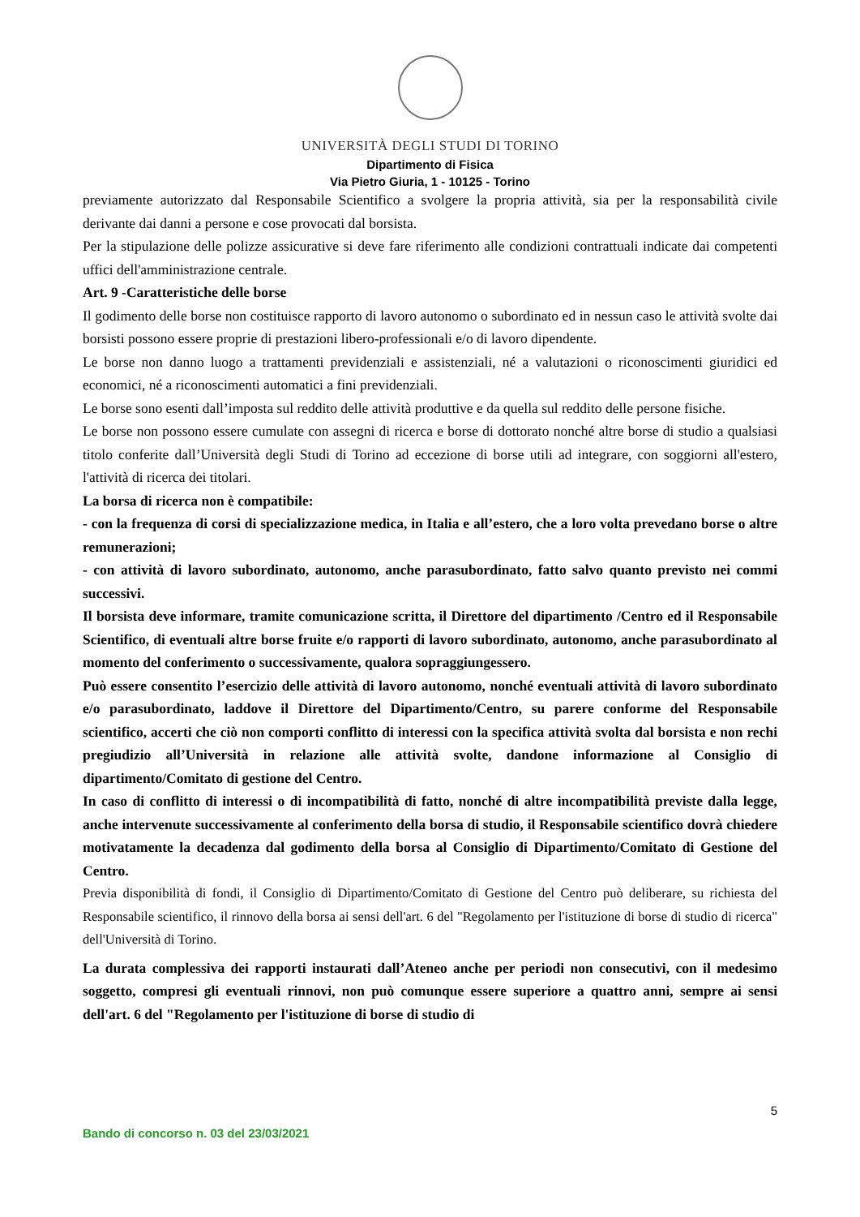UNIVERSITÀ DEGLI STUDI DI TORINO
Dipartimento di Fisica
Via Pietro Giuria, 1 - 10125 - Torino
previamente autorizzato dal Responsabile Scientifico a svolgere la propria attività, sia per la responsabilità civile derivante dai danni a persone e cose provocati dal borsista.
Per la stipulazione delle polizze assicurative si deve fare riferimento alle condizioni contrattuali indicate dai competenti uffici dell'amministrazione centrale.
Art. 9 -Caratteristiche delle borse
Il godimento delle borse non costituisce rapporto di lavoro autonomo o subordinato ed in nessun caso le attività svolte dai borsisti possono essere proprie di prestazioni libero-professionali e/o di lavoro dipendente.
Le borse non danno luogo a trattamenti previdenziali e assistenziali, né a valutazioni o riconoscimenti giuridici ed economici, né a riconoscimenti automatici a fini previdenziali.
Le borse sono esenti dall’imposta sul reddito delle attività produttive e da quella sul reddito delle persone fisiche.
Le borse non possono essere cumulate con assegni di ricerca e borse di dottorato nonché altre borse di studio a qualsiasi titolo conferite dall’Università degli Studi di Torino ad eccezione di borse utili ad integrare, con soggiorni all'estero, l'attività di ricerca dei titolari.
La borsa di ricerca non è compatibile:
- con la frequenza di corsi di specializzazione medica, in Italia e all’estero, che a loro volta prevedano borse o altre remunerazioni;
- con attività di lavoro subordinato, autonomo, anche parasubordinato, fatto salvo quanto previsto nei commi successivi.
Il borsista deve informare, tramite comunicazione scritta, il Direttore del dipartimento /Centro ed il Responsabile Scientifico, di eventuali altre borse fruite e/o rapporti di lavoro subordinato, autonomo, anche parasubordinato al momento del conferimento o successivamente, qualora sopraggiungessero.
Può essere consentito l’esercizio delle attività di lavoro autonomo, nonché eventuali attività di lavoro subordinato e/o parasubordinato, laddove il Direttore del Dipartimento/Centro, su parere conforme del Responsabile scientifico, accerti che ciò non comporti conflitto di interessi con la specifica attività svolta dal borsista e non rechi pregiudizio all’Università in relazione alle attività svolte, dandone informazione al Consiglio di dipartimento/Comitato di gestione del Centro.
In caso di conflitto di interessi o di incompatibilità di fatto, nonché di altre incompatibilità previste dalla legge, anche intervenute successivamente al conferimento della borsa di studio, il Responsabile scientifico dovrà chiedere motivatamente la decadenza dal godimento della borsa al Consiglio di Dipartimento/Comitato di Gestione del Centro.
Previa disponibilità di fondi, il Consiglio di Dipartimento/Comitato di Gestione del Centro può deliberare, su richiesta del Responsabile scientifico, il rinnovo della borsa ai sensi dell'art. 6 del "Regolamento per l'istituzione di borse di studio di ricerca" dell'Università di Torino.
La durata complessiva dei rapporti instaurati dall’Ateneo anche per periodi non consecutivi, con il medesimo soggetto, compresi gli eventuali rinnovi, non può comunque essere superiore a quattro anni, sempre ai sensi dell'art. 6 del "Regolamento per l'istituzione di borse di studio di
5
Bando di concorso n. 03 del 23/03/2021